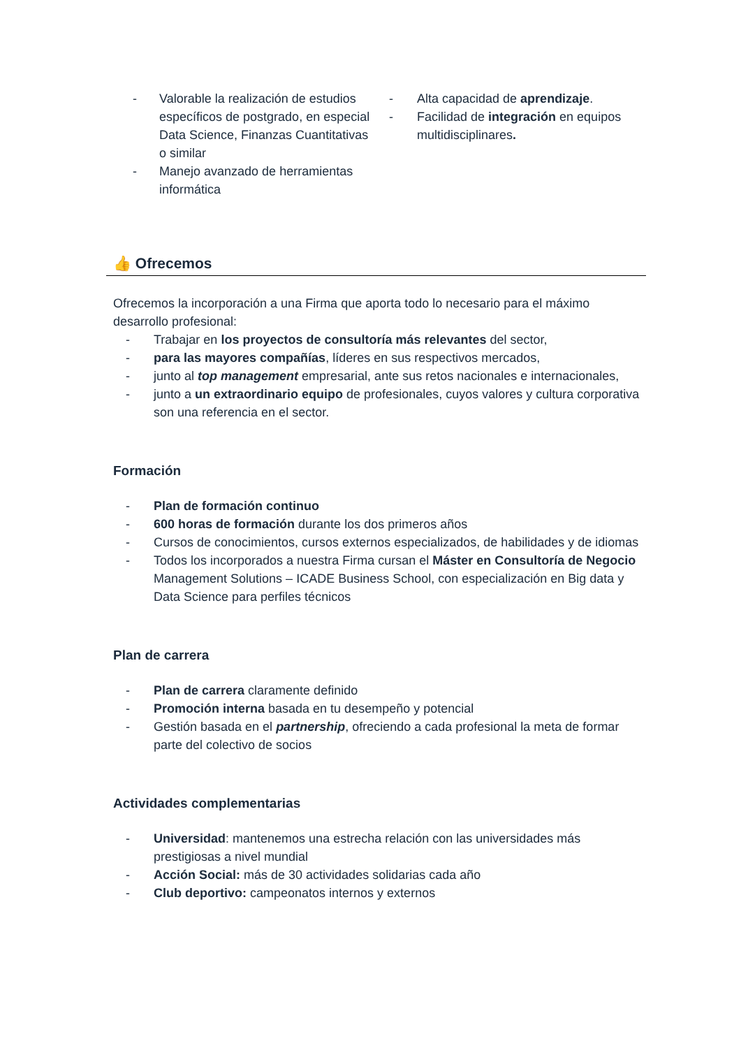- Valorable la realización de estudios específicos de postgrado, en especial Data Science, Finanzas Cuantitativas o similar
- Manejo avanzado de herramientas informática
- Alta capacidad de aprendizaje.
- Facilidad de integración en equipos multidisciplinares.
👍 Ofrecemos
Ofrecemos la incorporación a una Firma que aporta todo lo necesario para el máximo desarrollo profesional:
- Trabajar en los proyectos de consultoría más relevantes del sector,
- para las mayores compañías, líderes en sus respectivos mercados,
- junto al top management empresarial, ante sus retos nacionales e internacionales,
- junto a un extraordinario equipo de profesionales, cuyos valores y cultura corporativa son una referencia en el sector.
Formación
- Plan de formación continuo
- 600 horas de formación durante los dos primeros años
- Cursos de conocimientos, cursos externos especializados, de habilidades y de idiomas
- Todos los incorporados a nuestra Firma cursan el Máster en Consultoría de Negocio Management Solutions – ICADE Business School, con especialización en Big data y Data Science para perfiles técnicos
Plan de carrera
- Plan de carrera claramente definido
- Promoción interna basada en tu desempeño y potencial
- Gestión basada en el partnership, ofreciendo a cada profesional la meta de formar parte del colectivo de socios
Actividades complementarias
- Universidad: mantenemos una estrecha relación con las universidades más prestigiosas a nivel mundial
- Acción Social: más de 30 actividades solidarias cada año
- Club deportivo: campeonatos internos y externos